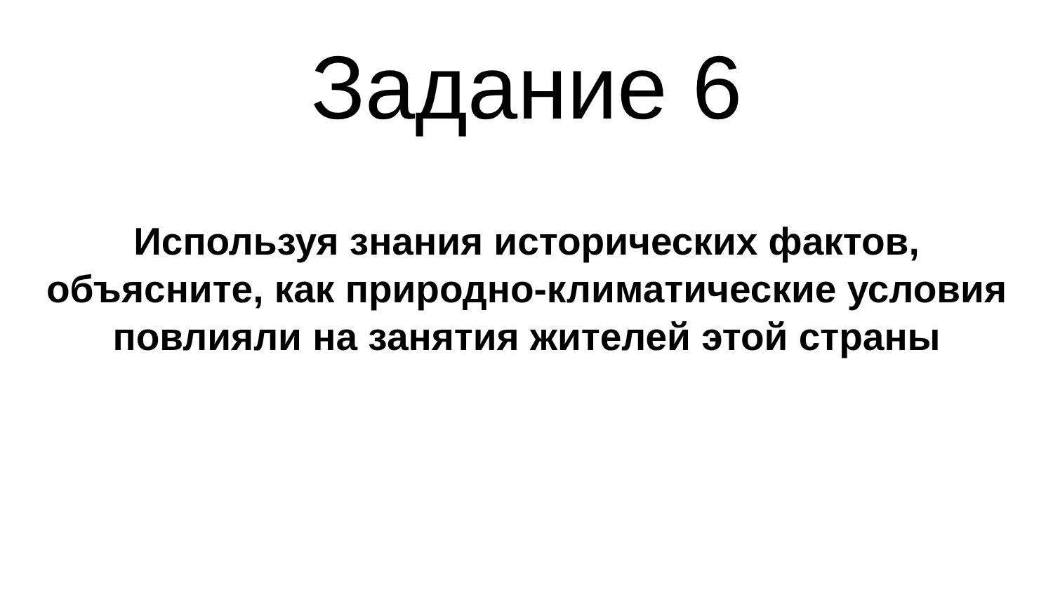Задание 6
Используя знания исторических фактов, объясните, как природно-климатические условия повлияли на занятия жителей этой страны